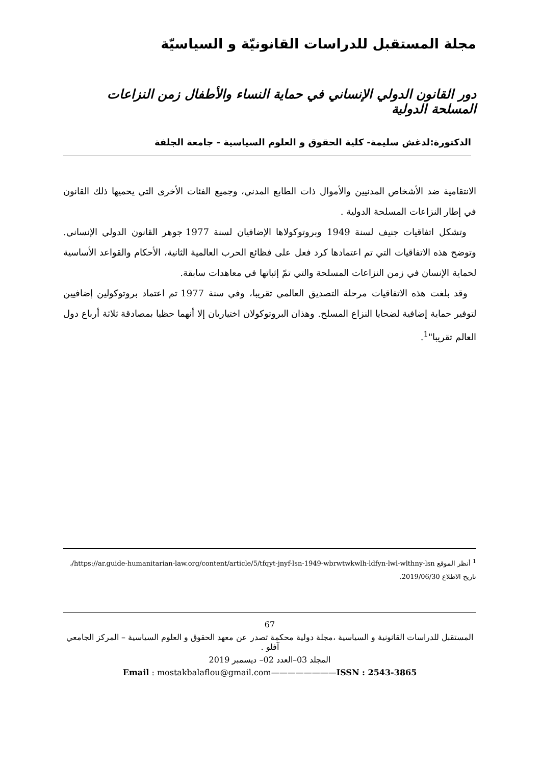مجلة المستقبل للدراسات القانونيّة و السياسيّة
دور القانون الدولي الإنساني في حماية النساء والأطفال زمن النزاعات المسلحة الدولية
الدكتورة:لدغش سليمة- كلية الحقوق و العلوم السياسية - جامعة الجلفة
الانتقامية ضد الأشخاص المدنيين والأموال ذات الطابع المدني، وجميع الفئات الأخرى التي يحميها ذلك القانون في إطار النزاعات المسلحة الدولية .
وتشكل اتفاقيات جنيف لسنة 1949 وبروتوكولاها الإضافيان لسنة 1977 جوهر القانون الدولي الإنساني. وتوضح هذه الاتفاقيات التي تم اعتمادها كرد فعل على فظائع الحرب العالمية الثانية، الأحكام والقواعد الأساسية لحماية الإنسان في زمن النزاعات المسلحة والتي تمّ إثباتها في معاهدات سابقة.
وقد بلغت هذه الاتفاقيات مرحلة التصديق العالمي تقريبا، وفي سنة 1977 تم اعتماد بروتوكولين إضافيين لتوفير حماية إضافية لضحايا النزاع المسلح. وهذان البروتوكولان اختياريان إلا أنهما حظيا بمصادقة ثلاثة أرباع دول العالم تقريبا"<sup>1</sup>.
<sup>1</sup> أنظر الموقع https://ar.guide-humanitarian-law.org/content/article/5/tfqyt-jnyf-lsn-1949-wbrwtwkwlh-ldfyn-lwl-wlthny-lsn/، تاريخ الاطلاع 2019/06/30.
67
المستقبل للدراسات القانونية و السياسية ،مجلة دولية محكمة تصدر عن معهد الحقوق و العلوم السياسية – المركز الجامعي آفلو .
المجلد 03–العدد 02– ديسمبر 2019
Email : mostakbalaflou@gmail.com————————ISSN : 2543-3865